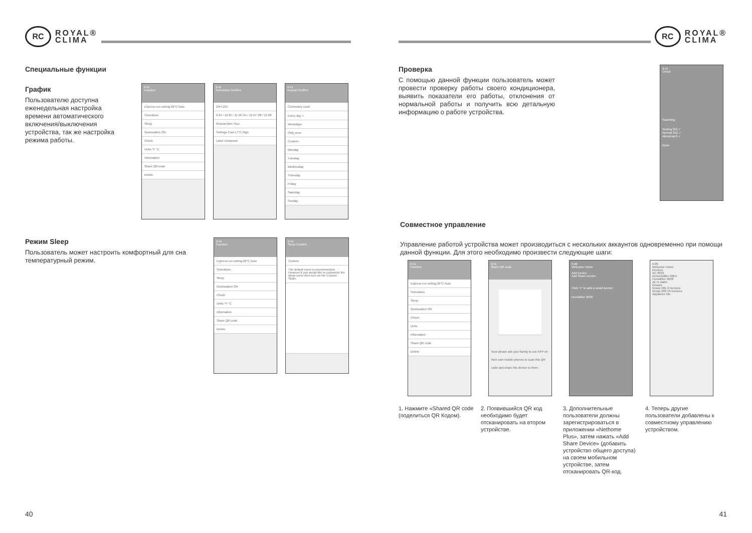RC
ROYAL®
CLIMA
Специальные функции
График
Пользователю доступна еженедельная настройка времени автоматического включения/выключения устройства, так же настройка режима работы.
9:41
Function
Express run setting 26°C Auto
Schedules
Sleep
Geolocation ON
Check
Units °F °C
Information
Share QR code
Delete
9:41
Schedules Confirm
24H 12H
9 04 / 10 05 / 11 06 On / 12 07 Off / 13 08
Repeat Mon.Thur.
Settings Cool 17°C High
Label Unnamed
9:41
Repeat Confirm
Commonly used:
Every day ✓
Weekdays
Only once
Custom:
Monday
Tuesday
Wednesday
Thursday
Friday
Saturday
Sunday
Режим Sleep
Пользователь может настроить комфортный для сна температурный режим.
9:41
Function
Express run setting 26°C Auto
Schedules
Sleep
Geolocation ON
Check
Units °F °C
Information
Share QR code
Delete
9:41
Sleep Confirm
Custom
The default curve is recommended. However,if you would like to customize the sleep curve,then turn on the Custom Slider.
40
RC
ROYAL®
CLIMA
Проверка
С помощью данной функции пользователь может провести проверку работы своего кондиционера, выявить показатели его работы, отклонения от нормальной работы и получить всю детальную информацию о работе устройства.
9:41
Check
Scanning
Testing 312 ✓
Normal 312 ✓
Abnormal 0 ✓
Done
Совместное управление
Управление работой устройства может производиться с нескольких аккаунтов одновременно при помощи данной функции. Для этого необходимо произвести следующие шаги:
9:41
Function
Express run setting 26°C Auto
Schedules
Sleep
Geolocation ON
Check
Units
Information
Share QR code
Delete
9:41
Share QR code
Now please ask your family to use APP on their own mobile phones to scan this QR code and share this device to them.
9:28
Welcome Home
Add Device
Add Share Device
Click "+" to add a smart device!
Humidifier 0038
9:28
Welcome Home
Devices
AC 0023
Dehumidifier 00E5
Humidifier 0038
Air to water
Groups
Group 001 2 Devices
Group 002 10 Devices
Appliance Me
1. Нажмите «Shared QR code (поделиться QR Кодом).
2. Появившийся QR код необходимо будет отсканировать на втором устройстве.
3. Дополнительные пользователи должны зарегистрироваться в приложении «Nethome Plus», затем нажать «Add Share Device» (добавить устройство общего доступа) на своем мобильном устройстве, затем отсканировать QR-код.
4. Теперь другие пользователи добавлены к совместному управлению устройством.
41